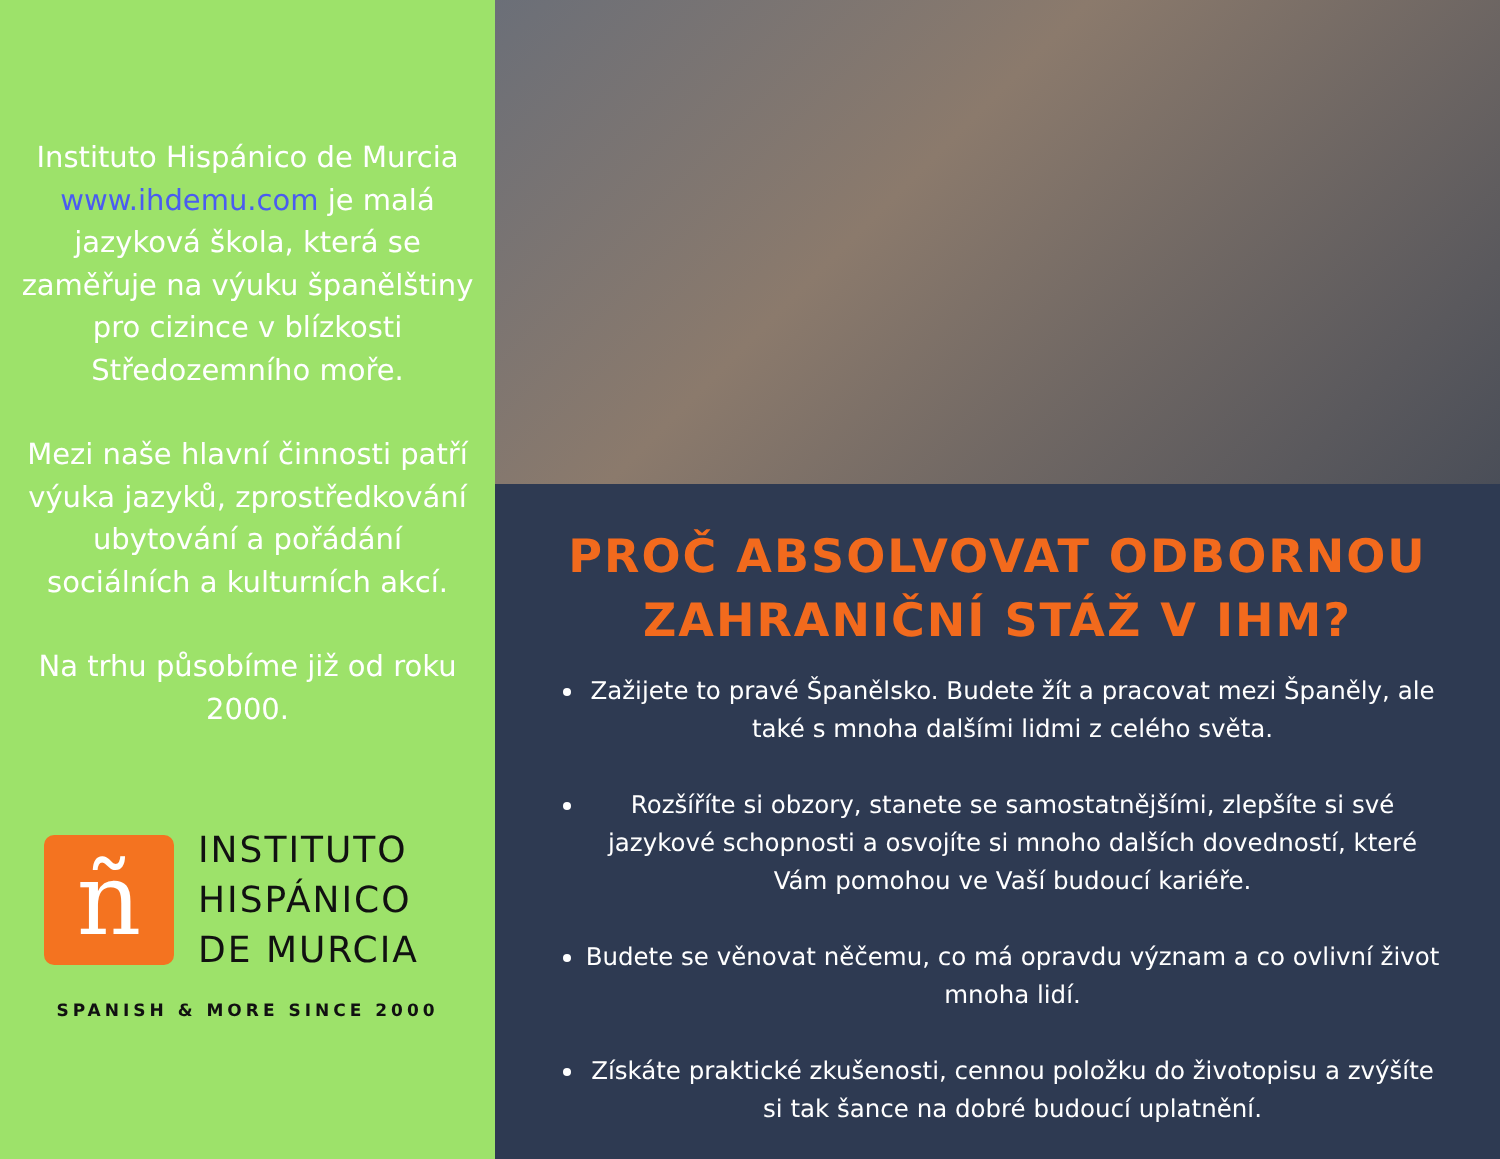Instituto Hispánico de Murcia www.ihdemu.com je malá jazyková škola, která se zaměřuje na výuku španělštiny pro cizince v blízkosti Středozemního moře.
Mezi naše hlavní činnosti patří výuka jazyků, zprostředkování ubytování a pořádání sociálních a kulturních akcí.
Na trhu působíme již od roku 2000.
ñ
INSTITUTO
HISPÁNICO
DE MURCIA
SPANISH & MORE SINCE 2000
PROČ ABSOLVOVAT ODBORNOU ZAHRANIČNÍ STÁŽ V IHM?
Zažijete to pravé Španělsko. Budete žít a pracovat mezi Španěly, ale také s mnoha dalšími lidmi z celého světa.
Rozšíříte si obzory, stanete se samostatnějšími, zlepšíte si své jazykové schopnosti a osvojíte si mnoho dalších dovedností, které Vám pomohou ve Vaší budoucí kariéře.
Budete se věnovat něčemu, co má opravdu význam a co ovlivní život mnoha lidí.
Získáte praktické zkušenosti, cennou položku do životopisu a zvýšíte si tak šance na dobré budoucí uplatnění.